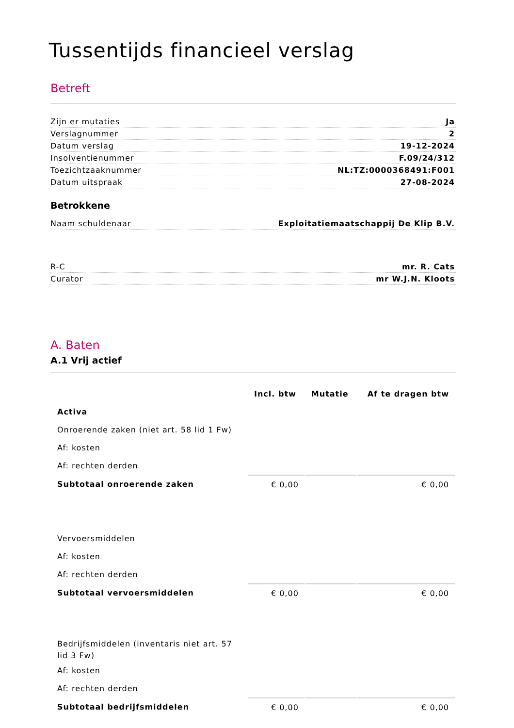Tussentijds financieel verslag
Betreft
Zijn er mutaties Ja
Verslagnummer 2
Datum verslag 19-12-2024
Insolventienummer F.09/24/312
Toezichtzaaknummer NL:TZ:0000368491:F001
Datum uitspraak 27-08-2024
Betrokkene
Naam schuldenaar Exploitatiemaatschappij De Klip B.V.
R-C mr. R. Cats
Curator mr W.J.N. Kloots
A. Baten
A.1 Vrij actief
| | Incl. btw | Mutatie | Af te dragen btw |
| --- | --- | --- | --- |
| Activa | | | |
| Onroerende zaken (niet art. 58 lid 1 Fw) | | | |
| Af: kosten | | | |
| Af: rechten derden | | | |
| Subtotaal onroerende zaken | € 0,00 | | € 0,00 |
| Vervoersmiddelen | | | |
| Af: kosten | | | |
| Af: rechten derden | | | |
| Subtotaal vervoersmiddelen | € 0,00 | | € 0,00 |
| Bedrijfsmiddelen (inventaris niet art. 57 lid 3 Fw) | | | |
| Af: kosten | | | |
| Af: rechten derden | | | |
| Subtotaal bedrijfsmiddelen | € 0,00 | | € 0,00 |